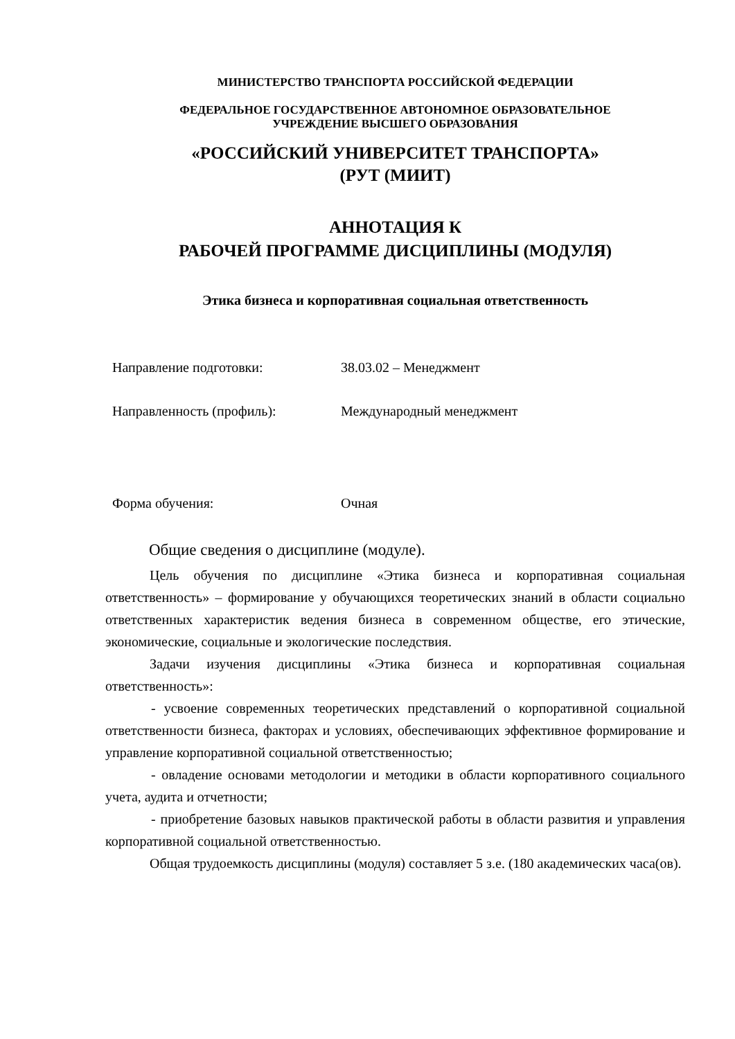МИНИСТЕРСТВО ТРАНСПОРТА РОССИЙСКОЙ ФЕДЕРАЦИИ
ФЕДЕРАЛЬНОЕ ГОСУДАРСТВЕННОЕ АВТОНОМНОЕ ОБРАЗОВАТЕЛЬНОЕ
УЧРЕЖДЕНИЕ ВЫСШЕГО ОБРАЗОВАНИЯ
«РОССИЙСКИЙ УНИВЕРСИТЕТ ТРАНСПОРТА»
(РУТ (МИИТ)
АННОТАЦИЯ К
РАБОЧЕЙ ПРОГРАММЕ ДИСЦИПЛИНЫ (МОДУЛЯ)
Этика бизнеса и корпоративная социальная ответственность
Направление подготовки: 38.03.02 – Менеджмент
Направленность (профиль): Международный менеджмент
Форма обучения: Очная
Общие сведения о дисциплине (модуле).
Цель обучения по дисциплине «Этика бизнеса и корпоративная социальная ответственность» – формирование у обучающихся теоретических знаний в области социально ответственных характеристик ведения бизнеса в современном обществе, его этические, экономические, социальные и экологические последствия.
Задачи изучения дисциплины «Этика бизнеса и корпоративная социальная ответственность»:
- усвоение современных теоретических представлений о корпоративной социальной ответственности бизнеса, факторах и условиях, обеспечивающих эффективное формирование и управление корпоративной социальной ответственностью;
- овладение основами методологии и методики в области корпоративного социального учета, аудита и отчетности;
- приобретение базовых навыков практической работы в области развития и управления корпоративной социальной ответственностью.
Общая трудоемкость дисциплины (модуля) составляет 5 з.е. (180 академических часа(ов).